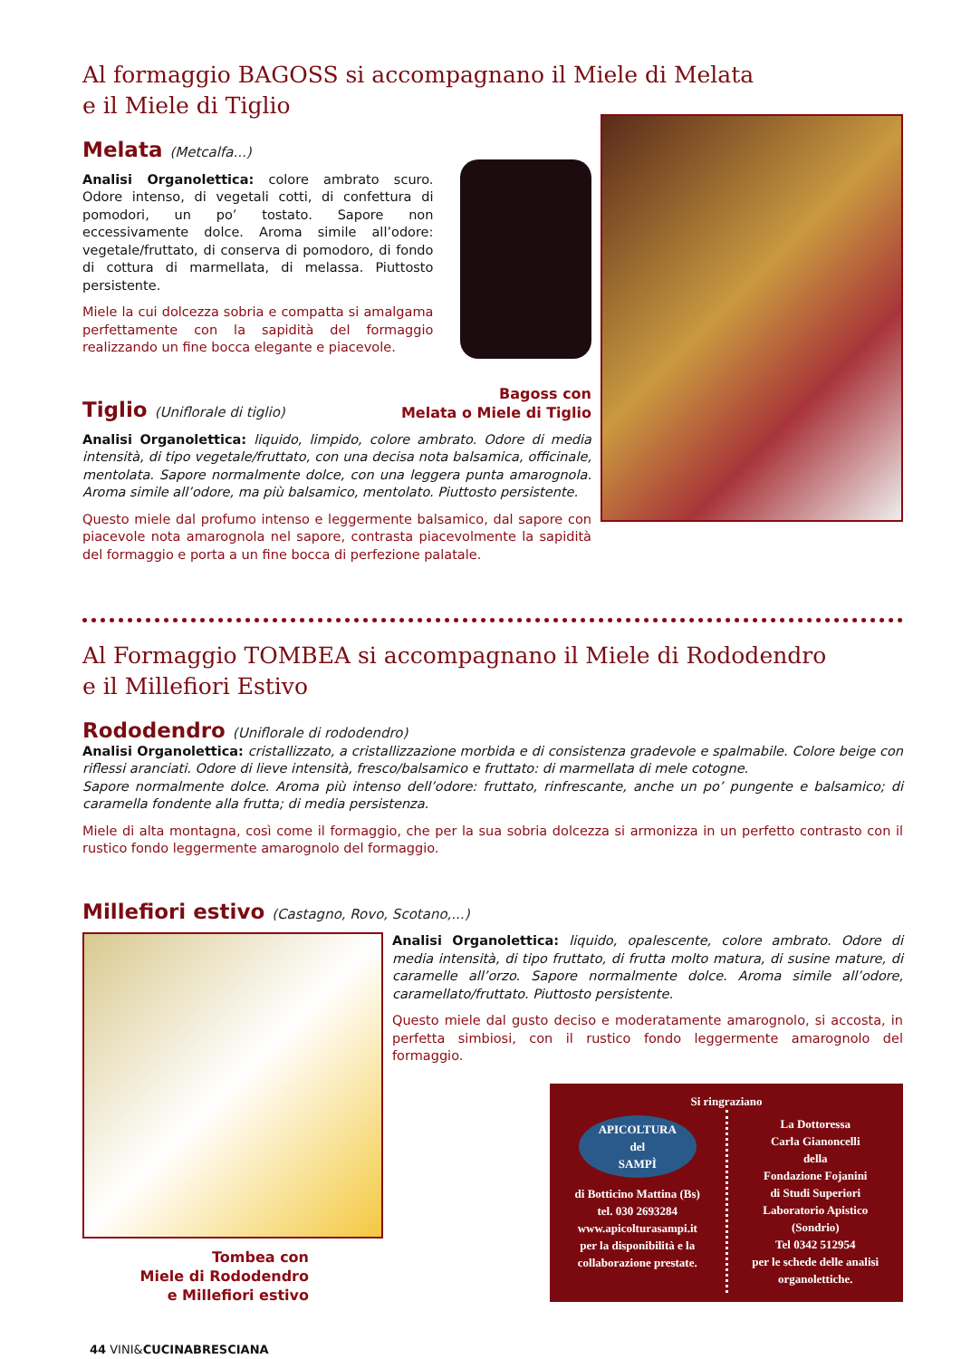Al formaggio BAGOSS si accompagnano il Miele di Melata
e il Miele di Tiglio
Melata (Metcalfa...)
Analisi Organolettica: colore ambrato scuro. Odore intenso, di vegetali cotti, di confettura di pomodori, un po’ tostato. Sapore non eccessivamente dolce. Aroma simile all’odore: vegetale/fruttato, di conserva di pomodoro, di fondo di cottura di marmellata, di melassa. Piuttosto persistente.
Miele la cui dolcezza sobria e compatta si amalgama perfettamente con la sapidità del formaggio realizzando un fine bocca elegante e piacevole.
Tiglio (Uniflorale di tiglio)
Bagoss con
Melata o Miele di Tiglio
Analisi Organolettica: liquido, limpido, colore ambrato. Odore di media intensità, di tipo vegetale/fruttato, con una decisa nota balsamica, officinale, mentolata. Sapore normalmente dolce, con una leggera punta amarognola. Aroma simile all’odore, ma più balsamico, mentolato. Piuttosto persistente.
Questo miele dal profumo intenso e leggermente balsamico, dal sapore con piacevole nota amarognola nel sapore, contrasta piacevolmente la sapidità del formaggio e porta a un fine bocca di perfezione palatale.
Al Formaggio TOMBEA si accompagnano il Miele di Rododendro
e il Millefiori Estivo
Rododendro (Uniflorale di rododendro)
Analisi Organolettica: cristallizzato, a cristallizzazione morbida e di consistenza gradevole e spalmabile. Colore beige con riflessi aranciati. Odore di lieve intensità, fresco/balsamico e fruttato: di marmellata di mele cotogne.
Sapore normalmente dolce. Aroma più intenso dell’odore: fruttato, rinfrescante, anche un po’ pungente e balsamico; di caramella fondente alla frutta; di media persistenza.
Miele di alta montagna, così come il formaggio, che per la sua sobria dolcezza si armonizza in un perfetto contrasto con il rustico fondo leggermente amarognolo del formaggio.
Millefiori estivo (Castagno, Rovo, Scotano,...)
Tombea con
Miele di Rododendro
e Millefiori estivo
Analisi Organolettica: liquido, opalescente, colore ambrato. Odore di media intensità, di tipo fruttato, di frutta molto matura, di susine mature, di caramelle all’orzo. Sapore normalmente dolce. Aroma simile all’odore, caramellato/fruttato. Piuttosto persistente.
Questo miele dal gusto deciso e moderatamente amarognolo, si accosta, in perfetta simbiosi, con il rustico fondo leggermente amarognolo del formaggio.
Si ringraziano
APICOLTURA
del
SAMPÌ
di Botticino Mattina (Bs)
tel. 030 2693284
www.apicolturasampi.it
per la disponibilità e la collaborazione prestate.
La Dottoressa
Carla Gianoncelli
della
Fondazione Fojanini
di Studi Superiori
Laboratorio Apistico
(Sondrio)
Tel 0342 512954
per le schede delle analisi organolettiche.
44 VINI&CUCINABRESCIANA